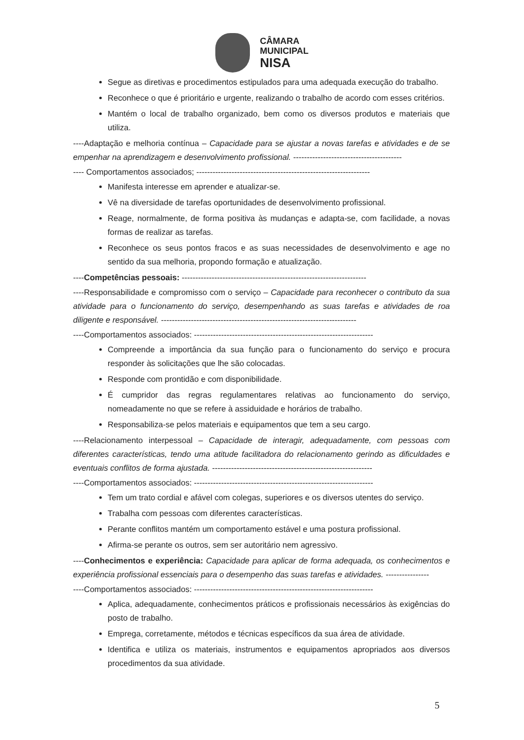CÂMARA
MUNICIPAL
NISA
Segue as diretivas e procedimentos estipulados para uma adequada execução do trabalho.
Reconhece o que é prioritário e urgente, realizando o trabalho de acordo com esses critérios.
Mantém o local de trabalho organizado, bem como os diversos produtos e materiais que utiliza.
----Adaptação e melhoria contínua – Capacidade para se ajustar a novas tarefas e atividades e de se empenhar na aprendizagem e desenvolvimento profissional. ----------------------------------------
---- Comportamentos associados; ----------------------------------------------------------------
Manifesta interesse em aprender e atualizar-se.
Vê na diversidade de tarefas oportunidades de desenvolvimento profissional.
Reage, normalmente, de forma positiva às mudanças e adapta-se, com facilidade, a novas formas de realizar as tarefas.
Reconhece os seus pontos fracos e as suas necessidades de desenvolvimento e age no sentido da sua melhoria, propondo formação e atualização.
----Competências pessoais: --------------------------------------------------------------------
----Responsabilidade e compromisso com o serviço – Capacidade para reconhecer o contributo da sua atividade para o funcionamento do serviço, desempenhando as suas tarefas e atividades de roa diligente e responsável. ------------------------------------------------------------------------
----Comportamentos associados: ------------------------------------------------------------------
Compreende a importância da sua função para o funcionamento do serviço e procura responder às solicitações que lhe são colocadas.
Responde com prontidão e com disponibilidade.
É cumpridor das regras regulamentares relativas ao funcionamento do serviço, nomeadamente no que se refere à assiduidade e horários de trabalho.
Responsabiliza-se pelos materiais e equipamentos que tem a seu cargo.
----Relacionamento interpessoal – Capacidade de interagir, adequadamente, com pessoas com diferentes características, tendo uma atitude facilitadora do relacionamento gerindo as dificuldades e eventuais conflitos de forma ajustada. -----------------------------------------------------------
----Comportamentos associados: ------------------------------------------------------------------
Tem um trato cordial e afável com colegas, superiores e os diversos utentes do serviço.
Trabalha com pessoas com diferentes características.
Perante conflitos mantém um comportamento estável e uma postura profissional.
Afirma-se perante os outros, sem ser autoritário nem agressivo.
----Conhecimentos e experiência: Capacidade para aplicar de forma adequada, os conhecimentos e experiência profissional essenciais para o desempenho das suas tarefas e atividades. ----------------
----Comportamentos associados: ------------------------------------------------------------------
Aplica, adequadamente, conhecimentos práticos e profissionais necessários às exigências do posto de trabalho.
Emprega, corretamente, métodos e técnicas específicos da sua área de atividade.
Identifica e utiliza os materiais, instrumentos e equipamentos apropriados aos diversos procedimentos da sua atividade.
5